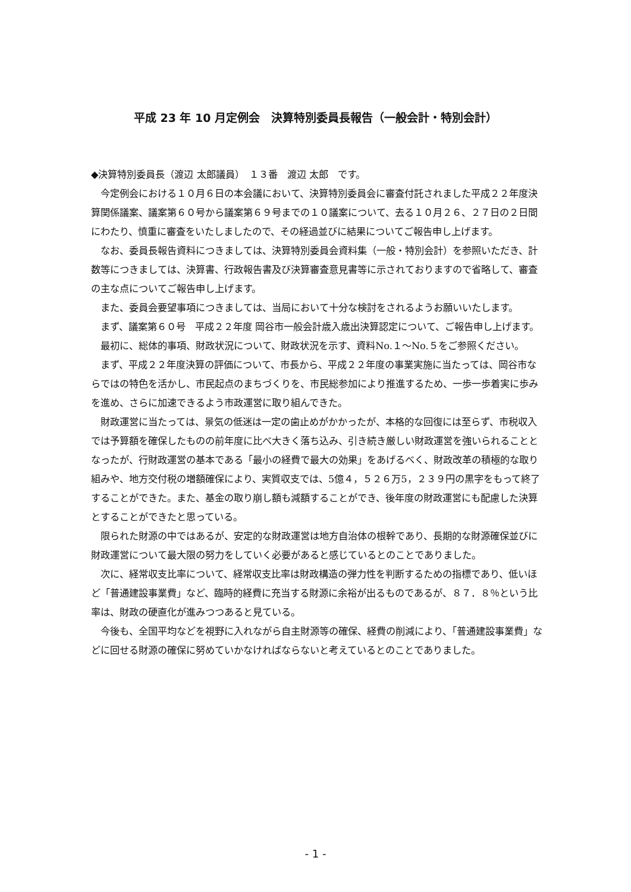平成 23 年 10 月定例会　決算特別委員長報告（一般会計・特別会計）
◆決算特別委員長（渡辺 太郎議員）　１３番　渡辺 太郎　です。
今定例会における１０月６日の本会議において、決算特別委員会に審査付託されました平成２２年度決算関係議案、議案第６０号から議案第６９号までの１０議案について、去る１０月２６、２７日の２日間にわたり、慎重に審査をいたしましたので、その経過並びに結果についてご報告申し上げます。
なお、委員長報告資料につきましては、決算特別委員会資料集（一般・特別会計）を参照いただき、計数等につきましては、決算書、行政報告書及び決算審査意見書等に示されておりますので省略して、審査の主な点についてご報告申し上げます。
また、委員会要望事項につきましては、当局において十分な検討をされるようお願いいたします。
まず、議案第６０号　平成２２年度 岡谷市一般会計歳入歳出決算認定について、ご報告申し上げます。
最初に、総体的事項、財政状況について、財政状況を示す、資料No.１～No.５をご参照ください。
まず、平成２２年度決算の評価について、市長から、平成２２年度の事業実施に当たっては、岡谷市ならではの特色を活かし、市民起点のまちづくりを、市民総参加により推進するため、一歩一歩着実に歩みを進め、さらに加速できるよう市政運営に取り組んできた。
財政運営に当たっては、景気の低迷は一定の歯止めがかかったが、本格的な回復には至らず、市税収入では予算額を確保したものの前年度に比べ大きく落ち込み、引き続き厳しい財政運営を強いられることとなったが、行財政運営の基本である「最小の経費で最大の効果」をあげるべく、財政改革の積極的な取り組みや、地方交付税の増額確保により、実質収支では、5億４，５２６万5，２３９円の黒字をもって終了することができた。また、基金の取り崩し額も減額することができ、後年度の財政運営にも配慮した決算とすることができたと思っている。
限られた財源の中ではあるが、安定的な財政運営は地方自治体の根幹であり、長期的な財源確保並びに財政運営について最大限の努力をしていく必要があると感じているとのことでありました。
次に、経常収支比率について、経常収支比率は財政構造の弾力性を判断するための指標であり、低いほど「普通建設事業費」など、臨時的経費に充当する財源に余裕が出るものであるが、８７．８％という比率は、財政の硬直化が進みつつあると見ている。
今後も、全国平均などを視野に入れながら自主財源等の確保、経費の削減により、「普通建設事業費」などに回せる財源の確保に努めていかなければならないと考えているとのことでありました。
- 1 -